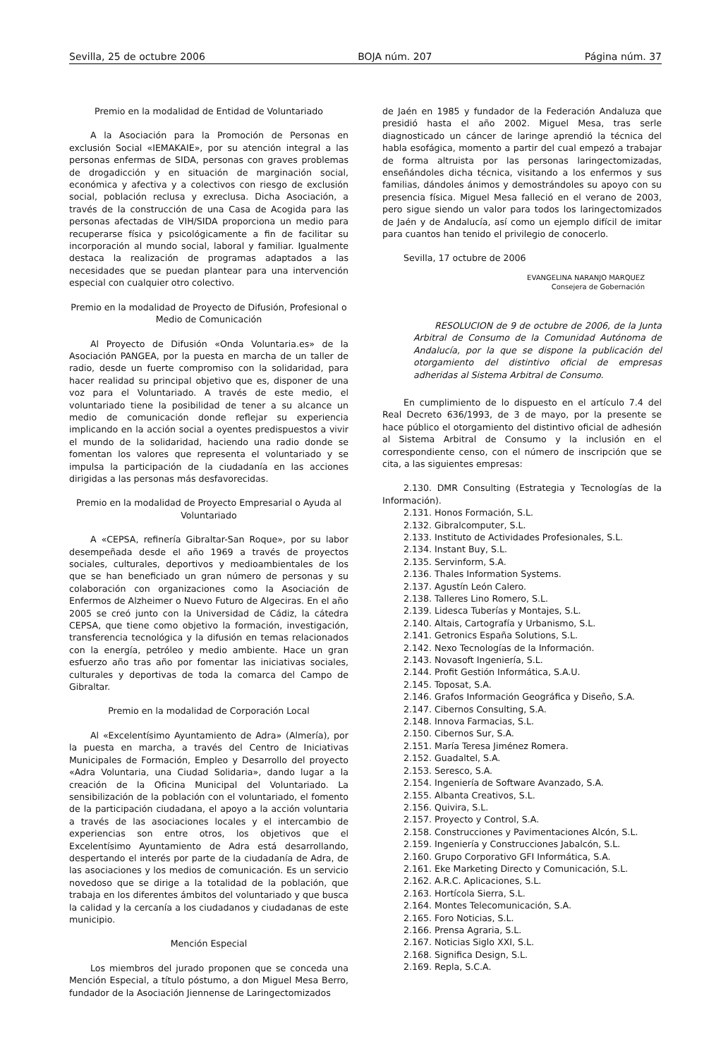Sevilla, 25 de octubre 2006 BOJA núm. 207 Página núm. 37
Premio en la modalidad de Entidad de Voluntariado
A la Asociación para la Promoción de Personas en exclusión Social «IEMAKAIE», por su atención integral a las personas enfermas de SIDA, personas con graves problemas de drogadicción y en situación de marginación social, económica y afectiva y a colectivos con riesgo de exclusión social, población reclusa y exreclusa. Dicha Asociación, a través de la construcción de una Casa de Acogida para las personas afectadas de VIH/SIDA proporciona un medio para recuperarse física y psicológicamente a fin de facilitar su incorporación al mundo social, laboral y familiar. Igualmente destaca la realización de programas adaptados a las necesidades que se puedan plantear para una intervención especial con cualquier otro colectivo.
Premio en la modalidad de Proyecto de Difusión, Profesional o Medio de Comunicación
Al Proyecto de Difusión «Onda Voluntaria.es» de la Asociación PANGEA, por la puesta en marcha de un taller de radio, desde un fuerte compromiso con la solidaridad, para hacer realidad su principal objetivo que es, disponer de una voz para el Voluntariado. A través de este medio, el voluntariado tiene la posibilidad de tener a su alcance un medio de comunicación donde reflejar su experiencia implicando en la acción social a oyentes predispuestos a vivir el mundo de la solidaridad, haciendo una radio donde se fomentan los valores que representa el voluntariado y se impulsa la participación de la ciudadanía en las acciones dirigidas a las personas más desfavorecidas.
Premio en la modalidad de Proyecto Empresarial o Ayuda al Voluntariado
A «CEPSA, refinería Gibraltar-San Roque», por su labor desempeñada desde el año 1969 a través de proyectos sociales, culturales, deportivos y medioambientales de los que se han beneficiado un gran número de personas y su colaboración con organizaciones como la Asociación de Enfermos de Alzheimer o Nuevo Futuro de Algeciras. En el año 2005 se creó junto con la Universidad de Cádiz, la cátedra CEPSA, que tiene como objetivo la formación, investigación, transferencia tecnológica y la difusión en temas relacionados con la energía, petróleo y medio ambiente. Hace un gran esfuerzo año tras año por fomentar las iniciativas sociales, culturales y deportivas de toda la comarca del Campo de Gibraltar.
Premio en la modalidad de Corporación Local
Al «Excelentísimo Ayuntamiento de Adra» (Almería), por la puesta en marcha, a través del Centro de Iniciativas Municipales de Formación, Empleo y Desarrollo del proyecto «Adra Voluntaria, una Ciudad Solidaria», dando lugar a la creación de la Oficina Municipal del Voluntariado. La sensibilización de la población con el voluntariado, el fomento de la participación ciudadana, el apoyo a la acción voluntaria a través de las asociaciones locales y el intercambio de experiencias son entre otros, los objetivos que el Excelentísimo Ayuntamiento de Adra está desarrollando, despertando el interés por parte de la ciudadanía de Adra, de las asociaciones y los medios de comunicación. Es un servicio novedoso que se dirige a la totalidad de la población, que trabaja en los diferentes ámbitos del voluntariado y que busca la calidad y la cercanía a los ciudadanos y ciudadanas de este municipio.
Mención Especial
Los miembros del jurado proponen que se conceda una Mención Especial, a título póstumo, a don Miguel Mesa Berro, fundador de la Asociación Jiennense de Laringectomizados
de Jaén en 1985 y fundador de la Federación Andaluza que presidió hasta el año 2002. Miguel Mesa, tras serle diagnosticado un cáncer de laringe aprendió la técnica del habla esofágica, momento a partir del cual empezó a trabajar de forma altruista por las personas laringectomizadas, enseñándoles dicha técnica, visitando a los enfermos y sus familias, dándoles ánimos y demostrándoles su apoyo con su presencia física. Miguel Mesa falleció en el verano de 2003, pero sigue siendo un valor para todos los laringectomizados de Jaén y de Andalucía, así como un ejemplo difícil de imitar para cuantos han tenido el privilegio de conocerlo.
Sevilla, 17 octubre de 2006
EVANGELINA NARANJO MARQUEZ
Consejera de Gobernación
RESOLUCION de 9 de octubre de 2006, de la Junta Arbitral de Consumo de la Comunidad Autónoma de Andalucía, por la que se dispone la publicación del otorgamiento del distintivo oficial de empresas adheridas al Sistema Arbitral de Consumo.
En cumplimiento de lo dispuesto en el artículo 7.4 del Real Decreto 636/1993, de 3 de mayo, por la presente se hace público el otorgamiento del distintivo oficial de adhesión al Sistema Arbitral de Consumo y la inclusión en el correspondiente censo, con el número de inscripción que se cita, a las siguientes empresas:
2.130. DMR Consulting (Estrategia y Tecnologías de la Información).
2.131. Honos Formación, S.L.
2.132. Gibralcomputer, S.L.
2.133. Instituto de Actividades Profesionales, S.L.
2.134. Instant Buy, S.L.
2.135. Servinform, S.A.
2.136. Thales Information Systems.
2.137. Agustín León Calero.
2.138. Talleres Lino Romero, S.L.
2.139. Lidesca Tuberías y Montajes, S.L.
2.140. Altais, Cartografía y Urbanismo, S.L.
2.141. Getronics España Solutions, S.L.
2.142. Nexo Tecnologías de la Información.
2.143. Novasoft Ingeniería, S.L.
2.144. Profit Gestión Informática, S.A.U.
2.145. Toposat, S.A.
2.146. Grafos Información Geográfica y Diseño, S.A.
2.147. Cibernos Consulting, S.A.
2.148. Innova Farmacias, S.L.
2.150. Cibernos Sur, S.A.
2.151. María Teresa Jiménez Romera.
2.152. Guadaltel, S.A.
2.153. Seresco, S.A.
2.154. Ingeniería de Software Avanzado, S.A.
2.155. Albanta Creativos, S.L.
2.156. Quivira, S.L.
2.157. Proyecto y Control, S.A.
2.158. Construcciones y Pavimentaciones Alcón, S.L.
2.159. Ingeniería y Construcciones Jabalcón, S.L.
2.160. Grupo Corporativo GFI Informática, S.A.
2.161. Eke Marketing Directo y Comunicación, S.L.
2.162. A.R.C. Aplicaciones, S.L.
2.163. Hortícola Sierra, S.L.
2.164. Montes Telecomunicación, S.A.
2.165. Foro Noticias, S.L.
2.166. Prensa Agraria, S.L.
2.167. Noticias Siglo XXI, S.L.
2.168. Significa Design, S.L.
2.169. Repla, S.C.A.